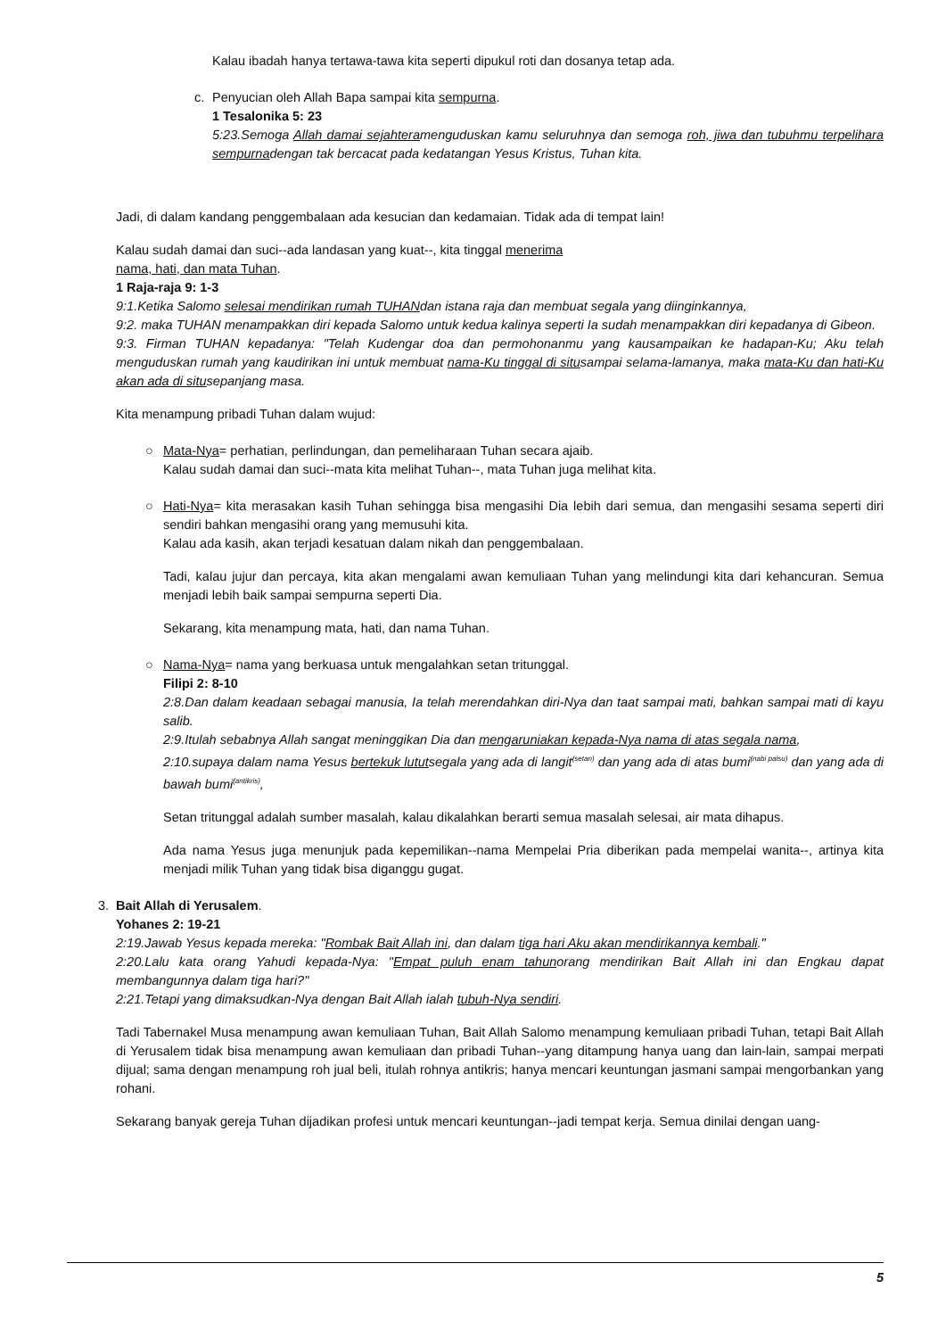Kalau ibadah hanya tertawa-tawa kita seperti dipukul roti dan dosanya tetap ada.
c. Penyucian oleh Allah Bapa sampai kita sempurna.
1 Tesalonika 5: 23
5:23.Semoga Allah damai sejahteramenguduskan kamu seluruhnya dan semoga roh, jiwa dan tubuhmu terpelihara sempurnadengan tak bercacat pada kedatangan Yesus Kristus, Tuhan kita.
Jadi, di dalam kandang penggembalaan ada kesucian dan kedamaian. Tidak ada di tempat lain!
Kalau sudah damai dan suci--ada landasan yang kuat--, kita tinggal menerima
nama, hati, dan mata Tuhan.
1 Raja-raja 9: 1-3
9:1.Ketika Salomo selesai mendirikan rumah TUHANdan istana raja dan membuat segala yang diinginkannya,
9:2. maka TUHAN menampakkan diri kepada Salomo untuk kedua kalinya seperti Ia sudah menampakkan diri kepadanya di Gibeon.
9:3. Firman TUHAN kepadanya: "Telah Kudengar doa dan permohonanmu yang kausampaikan ke hadapan-Ku; Aku telah menguduskan rumah yang kaudirikan ini untuk membuat nama-Ku tinggal di situsampai selama-lamanya, maka mata-Ku dan hati-Ku akan ada di situsepanjang masa.
Kita menampung pribadi Tuhan dalam wujud:
○ Mata-Nya= perhatian, perlindungan, dan pemeliharaan Tuhan secara ajaib.
Kalau sudah damai dan suci--mata kita melihat Tuhan--, mata Tuhan juga melihat kita.
○ Hati-Nya= kita merasakan kasih Tuhan sehingga bisa mengasihi Dia lebih dari semua, dan mengasihi sesama seperti diri sendiri bahkan mengasihi orang yang memusuhi kita.
Kalau ada kasih, akan terjadi kesatuan dalam nikah dan penggembalaan.
Tadi, kalau jujur dan percaya, kita akan mengalami awan kemuliaan Tuhan yang melindungi kita dari kehancuran. Semua menjadi lebih baik sampai sempurna seperti Dia.
Sekarang, kita menampung mata, hati, dan nama Tuhan.
○ Nama-Nya= nama yang berkuasa untuk mengalahkan setan tritunggal.
Filipi 2: 8-10
2:8.Dan dalam keadaan sebagai manusia, Ia telah merendahkan diri-Nya dan taat sampai mati, bahkan sampai mati di kayu salib.
2:9.Itulah sebabnya Allah sangat meninggikan Dia dan mengaruniakan kepada-Nya nama di atas segala nama,
2:10.supaya dalam nama Yesus bertekuk lututsegala yang ada di langit<sup>(setan)</sup> dan yang ada di atas bumi<sup>(nabi palsu)</sup> dan yang ada di bawah bumi<sup>(antikris)</sup>,
Setan tritunggal adalah sumber masalah, kalau dikalahkan berarti semua masalah selesai, air mata dihapus.
Ada nama Yesus juga menunjuk pada kepemilikan--nama Mempelai Pria diberikan pada mempelai wanita--, artinya kita menjadi milik Tuhan yang tidak bisa diganggu gugat.
3. Bait Allah di Yerusalem.
Yohanes 2: 19-21
2:19.Jawab Yesus kepada mereka: "Rombak Bait Allah ini, dan dalam tiga hari Aku akan mendirikannya kembali."
2:20.Lalu kata orang Yahudi kepada-Nya: "Empat puluh enam tahunorang mendirikan Bait Allah ini dan Engkau dapat membangunnya dalam tiga hari?"
2:21.Tetapi yang dimaksudkan-Nya dengan Bait Allah ialah tubuh-Nya sendiri.
Tadi Tabernakel Musa menampung awan kemuliaan Tuhan, Bait Allah Salomo menampung kemuliaan pribadi Tuhan, tetapi Bait Allah di Yerusalem tidak bisa menampung awan kemuliaan dan pribadi Tuhan--yang ditampung hanya uang dan lain-lain, sampai merpati dijual; sama dengan menampung roh jual beli, itulah rohnya antikris; hanya mencari keuntungan jasmani sampai mengorbankan yang rohani.
Sekarang banyak gereja Tuhan dijadikan profesi untuk mencari keuntungan--jadi tempat kerja. Semua dinilai dengan uang-
5